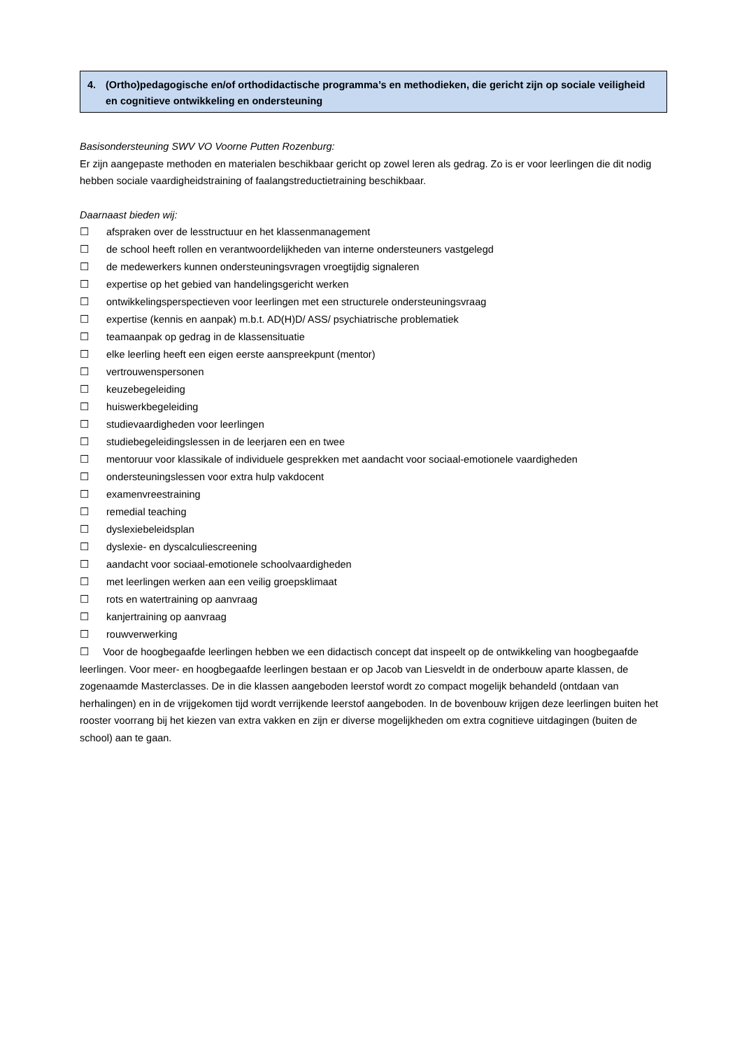4. (Ortho)pedagogische en/of orthodidactische programma’s en methodieken, die gericht zijn op sociale veiligheid en cognitieve ontwikkeling en ondersteuning
Basisondersteuning SWV VO Voorne Putten Rozenburg:
Er zijn aangepaste methoden en materialen beschikbaar gericht op zowel leren als gedrag. Zo is er voor leerlingen die dit nodig hebben sociale vaardigheidstraining of faalangstreductietraining beschikbaar.
Daarnaast bieden wij:
☐ afspraken over de lesstructuur en het klassenmanagement
☐ de school heeft rollen en verantwoordelijkheden van interne ondersteuners vastgelegd
☐ de medewerkers kunnen ondersteuningsvragen vroegtijdig signaleren
☐ expertise op het gebied van handelingsgericht werken
☐ ontwikkelingsperspectieven voor leerlingen met een structurele ondersteuningsvraag
☐ expertise (kennis en aanpak) m.b.t. AD(H)D/ ASS/ psychiatrische problematiek
☐ teamaanpak op gedrag in de klassensituatie
☐ elke leerling heeft een eigen eerste aanspreekpunt (mentor)
☐ vertrouwenspersonen
☐ keuzebegeleiding
☐ huiswerkbegeleiding
☐ studievaardigheden voor leerlingen
☐ studiebegeleidingslessen in de leerjaren een en twee
☐ mentoruur voor klassikale of individuele gesprekken met aandacht voor sociaal-emotionele vaardigheden
☐ ondersteuningslessen voor extra hulp vakdocent
☐ examenvreestraining
☐ remedial teaching
☐ dyslexiebeleidsplan
☐ dyslexie- en dyscalculiescreening
☐ aandacht voor sociaal-emotionele schoolvaardigheden
☐ met leerlingen werken aan een veilig groepsklimaat
☐ rots en watertraining op aanvraag
☐ kanjertraining op aanvraag
☐ rouwverwerking
☐ Voor de hoogbegaafde leerlingen hebben we een didactisch concept dat inspeelt op de ontwikkeling van hoogbegaafde leerlingen. Voor meer- en hoogbegaafde leerlingen bestaan er op Jacob van Liesveldt in de onderbouw aparte klassen, de zogenaamde Masterclasses. De in die klassen aangeboden leerstof wordt zo compact mogelijk behandeld (ontdaan van herhalingen) en in de vrijgekomen tijd wordt verrijkende leerstof aangeboden. In de bovenbouw krijgen deze leerlingen buiten het rooster voorrang bij het kiezen van extra vakken en zijn er diverse mogelijkheden om extra cognitieve uitdagingen (buiten de school) aan te gaan.